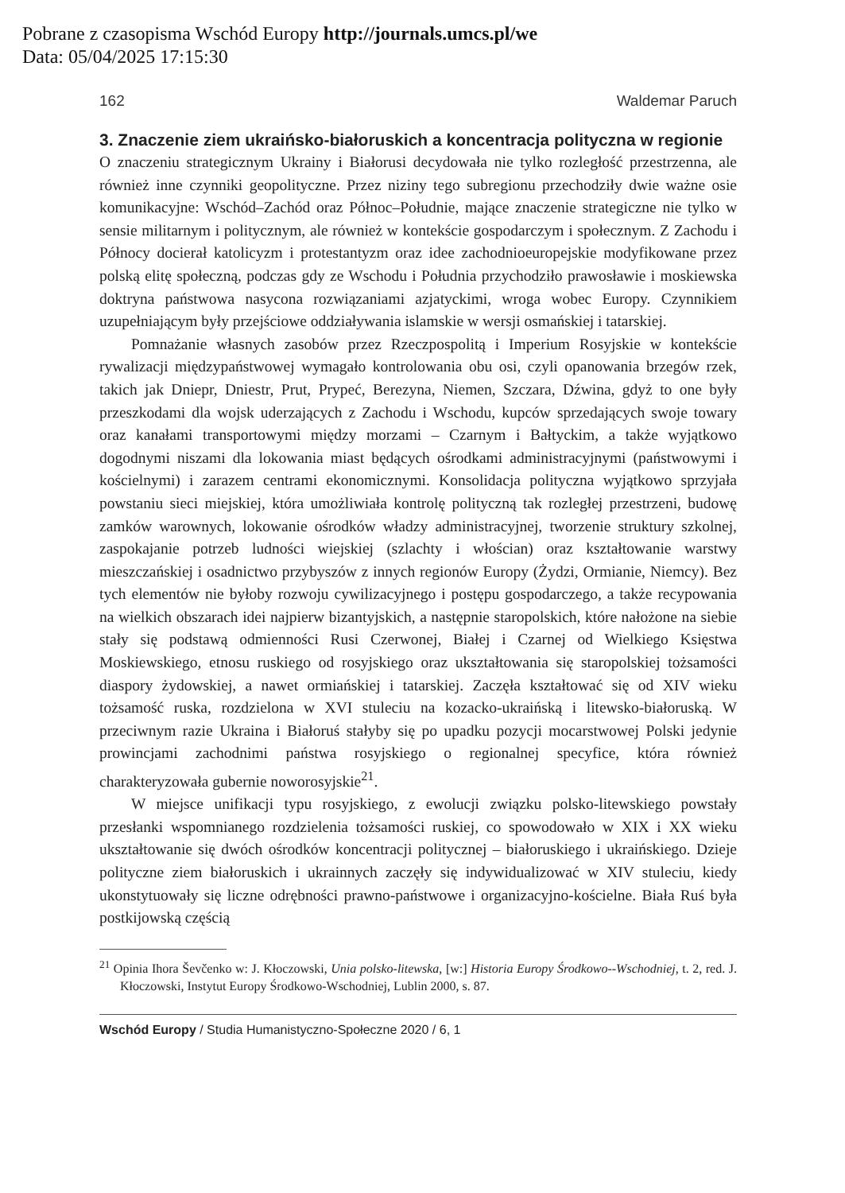Pobrane z czasopisma Wschód Europy http://journals.umcs.pl/we
Data: 05/04/2025 17:15:30
162 Waldemar Paruch
3. Znaczenie ziem ukraińsko-białoruskich a koncentracja polityczna w regionie
O znaczeniu strategicznym Ukrainy i Białorusi decydowała nie tylko rozległość przestrzenna, ale również inne czynniki geopolityczne. Przez niziny tego subregionu przechodziły dwie ważne osie komunikacyjne: Wschód–Zachód oraz Północ–Południe, mające znaczenie strategiczne nie tylko w sensie militarnym i politycznym, ale również w kontekście gospodarczym i społecznym. Z Zachodu i Północy docierał katolicyzm i protestantyzm oraz idee zachodnioeuropejskie modyfikowane przez polską elitę społeczną, podczas gdy ze Wschodu i Południa przychodziło prawosławie i moskiewska doktryna państwowa nasycona rozwiązaniami azjatyckimi, wroga wobec Europy. Czynnikiem uzupełniającym były przejściowe oddziaływania islamskie w wersji osmańskiej i tatarskiej.
Pomnażanie własnych zasobów przez Rzeczpospolitą i Imperium Rosyjskie w kontekście rywalizacji międzypaństwowej wymagało kontrolowania obu osi, czyli opanowania brzegów rzek, takich jak Dniepr, Dniestr, Prut, Prypeć, Berezyna, Niemen, Szczara, Dźwina, gdyż to one były przeszkodami dla wojsk uderzających z Zachodu i Wschodu, kupców sprzedających swoje towary oraz kanałami transportowymi między morzami – Czarnym i Bałtyckim, a także wyjątkowo dogodnymi niszami dla lokowania miast będących ośrodkami administracyjnymi (państwowymi i kościelnymi) i zarazem centrami ekonomicznymi. Konsolidacja polityczna wyjątkowo sprzyjała powstaniu sieci miejskiej, która umożliwiała kontrolę polityczną tak rozległej przestrzeni, budowę zamków warownych, lokowanie ośrodków władzy administracyjnej, tworzenie struktury szkolnej, zaspokajanie potrzeb ludności wiejskiej (szlachty i włościan) oraz kształtowanie warstwy mieszczańskiej i osadnictwo przybyszów z innych regionów Europy (Żydzi, Ormianie, Niemcy). Bez tych elementów nie byłoby rozwoju cywilizacyjnego i postępu gospodarczego, a także recypowania na wielkich obszarach idei najpierw bizantyjskich, a następnie staropolskich, które nałożone na siebie stały się podstawą odmienności Rusi Czerwonej, Białej i Czarnej od Wielkiego Księstwa Moskiewskiego, etnosu ruskiego od rosyjskiego oraz ukształtowania się staropolskiej tożsamości diaspory żydowskiej, a nawet ormiańskiej i tatarskiej. Zaczęła kształtować się od XIV wieku tożsamość ruska, rozdzielona w XVI stuleciu na kozacko-ukraińską i litewsko-białoruską. W przeciwnym razie Ukraina i Białoruś stałyby się po upadku pozycji mocarstwowej Polski jedynie prowincjami zachodnimi państwa rosyjskiego o regionalnej specyfice, która również charakteryzowała gubernie noworosyjskie<sup>21</sup>.
W miejsce unifikacji typu rosyjskiego, z ewolucji związku polsko-litewskiego powstały przesłanki wspomnianego rozdzielenia tożsamości ruskiej, co spowodowało w XIX i XX wieku ukształtowanie się dwóch ośrodków koncentracji politycznej – białoruskiego i ukraińskiego. Dzieje polityczne ziem białoruskich i ukrainnych zaczęły się indywidualizować w XIV stuleciu, kiedy ukonstytuowały się liczne odrębności prawno-państwowe i organizacyjno-kościelne. Biała Ruś była postkijowską częścią
<sup>21</sup> Opinia Ihora Ševčenko w: J. Kłoczowski, Unia polsko-litewska, [w:] Historia Europy Środkowo--Wschodniej, t. 2, red. J. Kłoczowski, Instytut Europy Środkowo-Wschodniej, Lublin 2000, s. 87.
Wschód Europy / Studia Humanistyczno-Społeczne 2020 / 6, 1